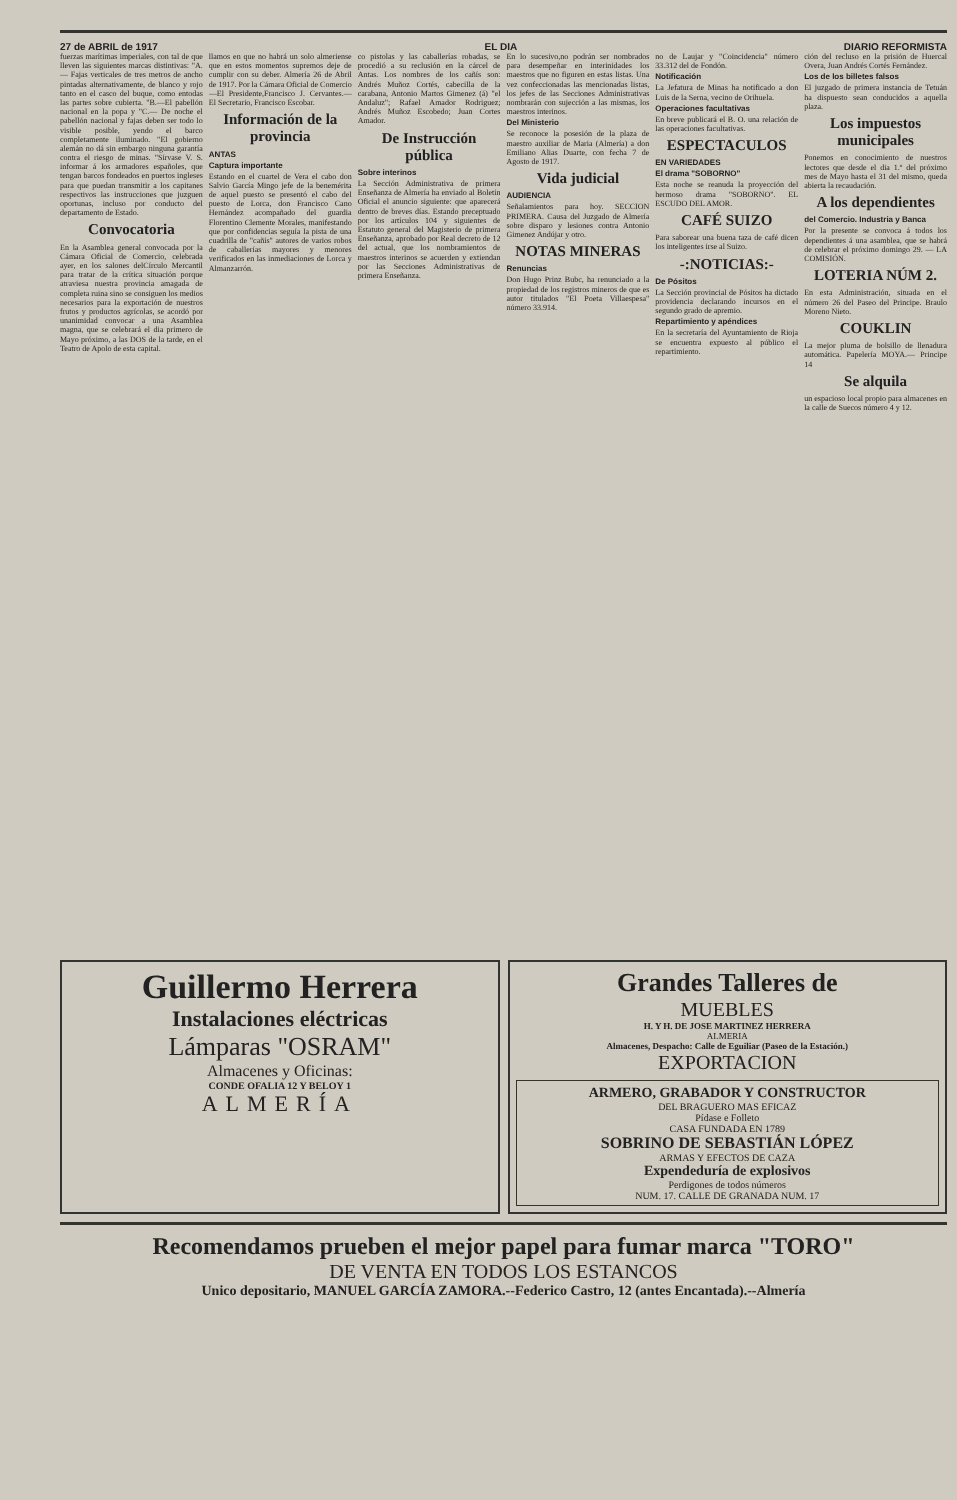27 de ABRIL de 1917 EL DIA DIARIO REFORMISTA
fuerzas marítimas imperiales, con tal de que lleven las siguientes marcas distintivas: "A.— Fajas verticales de tres metros de ancho pintadas alternativamente, de blanco y rojo tanto en el casco del buque, como entodas las partes sobre cubierta. "B.—El pabellón nacional en la popa y "C.— De noche el pabellón nacional y fajas deben ser todo lo visible posible, yendo el barco completamente iluminado. "El gobierno alemán no dá sin embargo ninguna garantía contra el riesgo de minas. "Sírvase V. S. informar á los armadores españoles, que tengan barcos fondeados en puertos ingleses para que puedan transmitir a los capitanes respectivos las instrucciones que juzguen oportunas, incluso por conducto del departamento de Estado.
Convocatoria
En la Asamblea general convocada por la Cámara Oficial de Comercio, celebrada ayer, en los salones delCírculo Mercantil para tratar de la crítica situación porque atraviesa nuestra provincia amagada de completa ruina sino se consiguen los medios necesarios para la exportación de nuestros frutos y productos agrícolas, se acordó por unanimidad convocar a una Asamblea magna, que se celebrará el dia primero de Mayo próximo, a las DOS de la tarde, en el Teatro de Apolo de esta capital.
llamos en que no habrá un solo almeriense que en estos momentos supremos deje de cumplir con su deber. Almería 26 de Abril de 1917. Por la Cámara Oficial de Comercio—El Presidente,Francisco J. Cervantes.— El Secretario, Francisco Escobar.
Información de la provincia
ANTAS
Captura importante
Estando en el cuartel de Vera el cabo don Salvio García Mingo jefe de la benemérita de aquel puesto se presentó el cabo del puesto de Lorca, don Francisco Cano Hernández acompañado del guardia Florentino Clemente Morales, manifestando que por confidencias seguía la pista de una cuadrilla de "cañís" autores de varios robos de caballerías mayores y menores verificados en las inmediaciones de Lorca y Almanzarrón.
co pistolas y las caballerías robadas, se procedió a su reclusión en la cárcel de Antas. Los nombres de los cañís son: Andrés Muñoz Cortés, cabecilla de la carabana, Antonio Martos Gimenez (á) "el Andaluz"; Rafael Amador Rodriguez; Andrés Muñoz Escobedo; Juan Cortes Amador.
De Instrucción pública
Sobre interinos
La Sección Administrativa de primera Enseñanza de Almería ha enviado al Boletín Oficial el anuncio siguiente: que aparecerá dentro de breves días. Estando preceptuado por los artículos 104 y siguientes de Estatuto general del Magisterio de primera Enseñanza, aprobado por Real decreto de 12 del actual, que los nombramientos de maestros interinos se acuerden y extiendan por las Secciones Administrativas de primera Enseñanza.
En lo sucesivo,no podrán ser nombrados para desempeñar en interinidades los maestros que no figuren en estas listas. Una vez confeccionadas las mencionadas listas, los jefes de las Secciones Administrativas nombrarán con sujección a las mismas, los maestros interinos.
Del Ministerio
Se reconoce la posesión de la plaza de maestro auxiliar de Maria (Almería) a don Emiliano Alias Duarte, con fecha 7 de Agosto de 1917.
Vida judicial
AUDIENCIA
Señalamientos para hoy. SECCION PRIMERA. Causa del Juzgado de Almería sobre disparo y lesiones contra Antonio Gimenez Andújar y otro.
NOTAS MINERAS
Renuncias
Don Hugo Prinz Bubc, ha renunciado a la propiedad de los registros mineros de que es autor titulados "El Poeta Villaespesa" número 33.914.
no de Laujar y "Coincidencia" número 33.312 del de Fondón.
Notificación
La Jefatura de Minas ha notificado a don Luis de la Serna, vecino de Orihuela.
Operaciones facultativas
En breve publicará el B. O. una relación de las operaciones facultativas.
ESPECTACULOS
EN VARIEDADES
El drama "SOBORNO"
Esta noche se reanuda la proyección del hermoso drama "SOBORNO". EL ESCUDO DEL AMOR.
CAFÉ SUIZO
Para saborear una buena taza de café dicen los inteligentes irse al Suizo.
-:NOTICIAS:-
De Pósitos
La Sección provincial de Pósitos ha dictado providencia declarando incursos en el segundo grado de apremio.
Repartimiento y apéndices
En la secretaría del Ayuntamiento de Rioja se encuentra expuesto al público el repartimiento.
ción del recluso en la prisión de Huercal Overa, Juan Andrés Cortés Fernández.
Los de los billetes falsos
El juzgado de primera instancia de Tetuán ha dispuesto sean conducidos a aquella plaza.
Los impuestos municipales
Ponemos en conocimiento de nuestros lectores que desde el dia 1.º del próximo mes de Mayo hasta el 31 del mismo, queda abierta la recaudación.
A los dependientes
del Comercio. Industria y Banca
Por la presente se convoca á todos los dependientes á una asamblea, que se habrá de celebrar el próximo domingo 29. — LA COMISIÓN.
LOTERIA NÚM 2.
En esta Administración, situada en el número 26 del Paseo del Principe. Braulo Moreno Nieto.
COUKLIN
La mejor pluma de bolsillo de llenadura automática. Papelería MOYA.— Principe 14
Se alquila
un espacioso local propio para almacenes en la calle de Suecos número 4 y 12.
Guillermo Herrera
Instalaciones eléctricas
Lámparas "OSRAM"
Almacenes y Oficinas:
CONDE OFALIA 12 Y BELOY 1
ALMERÍA
Grandes Talleres de
MUEBLES
H. Y H. DE JOSE MARTINEZ HERRERA
ALMERIA
Almacenes, Despacho: Calle de Eguiliar (Paseo de la Estación.)
EXPORTACION
ARMERO, GRABADOR Y CONSTRUCTOR
DEL BRAGUERO MAS EFICAZ
Pídase e Folleto
CASA FUNDADA EN 1789
SOBRINO DE SEBASTIÁN LÓPEZ
ARMAS Y EFECTOS DE CAZA
Expendeduría de explosivos
Perdigones de todos números
NUM. 17. CALLE DE GRANADA NUM. 17
Recomendamos prueben el mejor papel para fumar marca "TORO"
DE VENTA EN TODOS LOS ESTANCOS
Unico depositario, MANUEL GARCÍA ZAMORA.--Federico Castro, 12 (antes Encantada).--Almería